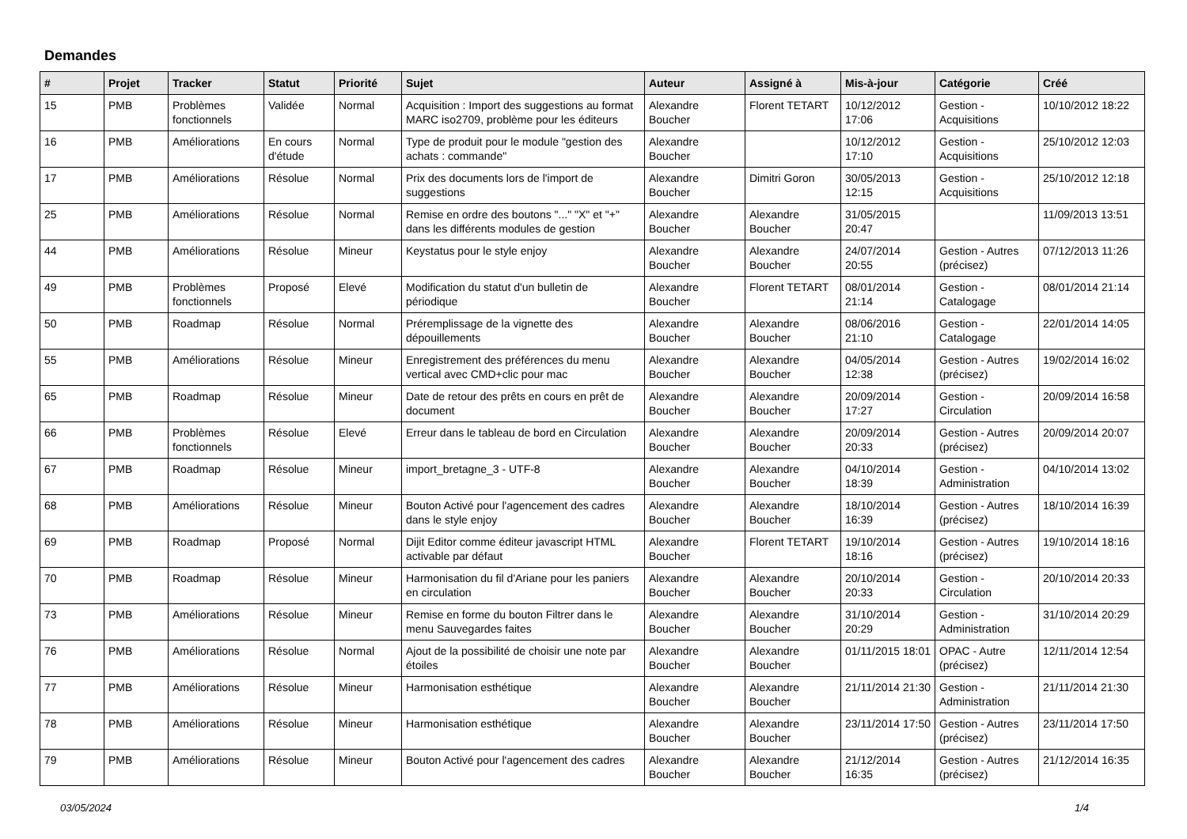Demandes
| # | Projet | Tracker | Statut | Priorité | Sujet | Auteur | Assigné à | Mis-à-jour | Catégorie | Créé |
| --- | --- | --- | --- | --- | --- | --- | --- | --- | --- | --- |
| 15 | PMB | Problèmes fonctionnels | Validée | Normal | Acquisition : Import des suggestions au format MARC iso2709, problème pour les éditeurs | Alexandre Boucher | Florent TETART | 10/12/2012 17:06 | Gestion - Acquisitions | 10/10/2012 18:22 |
| 16 | PMB | Améliorations | En cours d'étude | Normal | Type de produit pour le module "gestion des achats : commande" | Alexandre Boucher | | 10/12/2012 17:10 | Gestion - Acquisitions | 25/10/2012 12:03 |
| 17 | PMB | Améliorations | Résolue | Normal | Prix des documents lors de l'import de suggestions | Alexandre Boucher | Dimitri Goron | 30/05/2013 12:15 | Gestion - Acquisitions | 25/10/2012 12:18 |
| 25 | PMB | Améliorations | Résolue | Normal | Remise en ordre des boutons "..." "X" et "+" dans les différents modules de gestion | Alexandre Boucher | Alexandre Boucher | 31/05/2015 20:47 | | 11/09/2013 13:51 |
| 44 | PMB | Améliorations | Résolue | Mineur | Keystatus pour le style enjoy | Alexandre Boucher | Alexandre Boucher | 24/07/2014 20:55 | Gestion - Autres (précisez) | 07/12/2013 11:26 |
| 49 | PMB | Problèmes fonctionnels | Proposé | Elevé | Modification du statut d'un bulletin de périodique | Alexandre Boucher | Florent TETART | 08/01/2014 21:14 | Gestion - Catalogage | 08/01/2014 21:14 |
| 50 | PMB | Roadmap | Résolue | Normal | Préremplissage de la vignette des dépouillements | Alexandre Boucher | Alexandre Boucher | 08/06/2016 21:10 | Gestion - Catalogage | 22/01/2014 14:05 |
| 55 | PMB | Améliorations | Résolue | Mineur | Enregistrement des préférences du menu vertical avec CMD+clic pour mac | Alexandre Boucher | Alexandre Boucher | 04/05/2014 12:38 | Gestion - Autres (précisez) | 19/02/2014 16:02 |
| 65 | PMB | Roadmap | Résolue | Mineur | Date de retour des prêts en cours en prêt de document | Alexandre Boucher | Alexandre Boucher | 20/09/2014 17:27 | Gestion - Circulation | 20/09/2014 16:58 |
| 66 | PMB | Problèmes fonctionnels | Résolue | Elevé | Erreur dans le tableau de bord en Circulation | Alexandre Boucher | Alexandre Boucher | 20/09/2014 20:33 | Gestion - Autres (précisez) | 20/09/2014 20:07 |
| 67 | PMB | Roadmap | Résolue | Mineur | import_bretagne_3 - UTF-8 | Alexandre Boucher | Alexandre Boucher | 04/10/2014 18:39 | Gestion - Administration | 04/10/2014 13:02 |
| 68 | PMB | Améliorations | Résolue | Mineur | Bouton Activé pour l'agencement des cadres dans le style enjoy | Alexandre Boucher | Alexandre Boucher | 18/10/2014 16:39 | Gestion - Autres (précisez) | 18/10/2014 16:39 |
| 69 | PMB | Roadmap | Proposé | Normal | Dijit Editor comme éditeur javascript HTML activable par défaut | Alexandre Boucher | Florent TETART | 19/10/2014 18:16 | Gestion - Autres (précisez) | 19/10/2014 18:16 |
| 70 | PMB | Roadmap | Résolue | Mineur | Harmonisation du fil d'Ariane pour les paniers en circulation | Alexandre Boucher | Alexandre Boucher | 20/10/2014 20:33 | Gestion - Circulation | 20/10/2014 20:33 |
| 73 | PMB | Améliorations | Résolue | Mineur | Remise en forme du bouton Filtrer dans le menu Sauvegardes faites | Alexandre Boucher | Alexandre Boucher | 31/10/2014 20:29 | Gestion - Administration | 31/10/2014 20:29 |
| 76 | PMB | Améliorations | Résolue | Normal | Ajout de la possibilité de choisir une note par étoiles | Alexandre Boucher | Alexandre Boucher | 01/11/2015 18:01 | OPAC - Autre (précisez) | 12/11/2014 12:54 |
| 77 | PMB | Améliorations | Résolue | Mineur | Harmonisation esthétique | Alexandre Boucher | Alexandre Boucher | 21/11/2014 21:30 | Gestion - Administration | 21/11/2014 21:30 |
| 78 | PMB | Améliorations | Résolue | Mineur | Harmonisation esthétique | Alexandre Boucher | Alexandre Boucher | 23/11/2014 17:50 | Gestion - Autres (précisez) | 23/11/2014 17:50 |
| 79 | PMB | Améliorations | Résolue | Mineur | Bouton Activé pour l'agencement des cadres | Alexandre Boucher | Alexandre Boucher | 21/12/2014 16:35 | Gestion - Autres (précisez) | 21/12/2014 16:35 |
03/05/2024 1/4